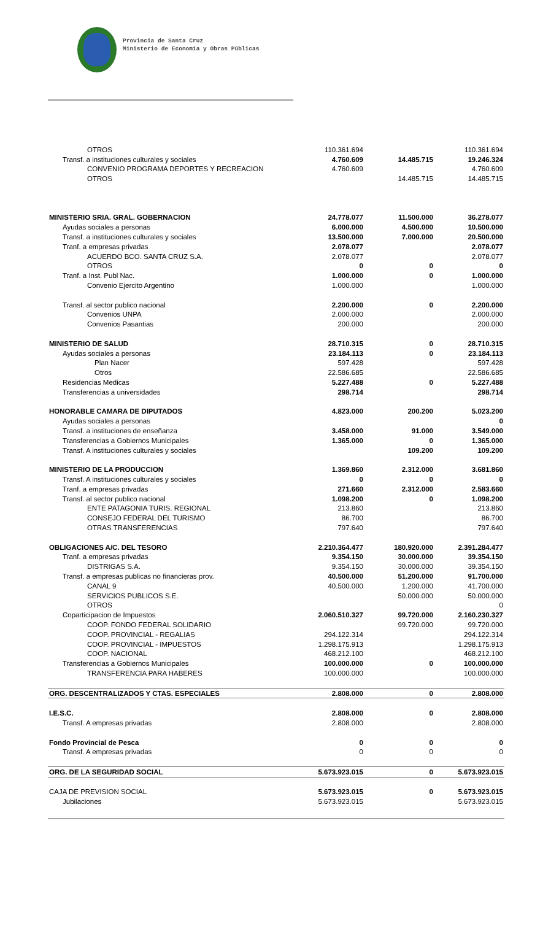Provincia de Santa Cruz
Ministerio de Economía y Obras Públicas
| OTROS | 110.361.694 | | 110.361.694 |
| Transf. a instituciones culturales y sociales | 4.760.609 | 14.485.715 | 19.246.324 |
| CONVENIO PROGRAMA DEPORTES Y RECREACION | 4.760.609 | | 4.760.609 |
| OTROS | | 14.485.715 | 14.485.715 |
| MINISTERIO SRIA. GRAL. GOBERNACION | 24.778.077 | 11.500.000 | 36.278.077 |
| Ayudas sociales a personas | 6.000.000 | 4.500.000 | 10.500.000 |
| Transf. a instituciones culturales y sociales | 13.500.000 | 7.000.000 | 20.500.000 |
| Tranf. a empresas privadas | 2.078.077 | | 2.078.077 |
| ACUERDO BCO. SANTA CRUZ S.A. | 2.078.077 | | 2.078.077 |
| OTROS | 0 | 0 | 0 |
| Tranf. a Inst. Publ Nac. | 1.000.000 | 0 | 1.000.000 |
| Convenio Ejercito Argentino | 1.000.000 | | 1.000.000 |
| Transf. al sector publico nacional | 2.200.000 | 0 | 2.200.000 |
| Convenios UNPA | 2.000.000 | | 2.000.000 |
| Convenios Pasantias | 200.000 | | 200.000 |
| MINISTERIO DE SALUD | 28.710.315 | 0 | 28.710.315 |
| Ayudas sociales a personas | 23.184.113 | 0 | 23.184.113 |
| Plan Nacer | 597.428 | | 597.428 |
| Otros | 22.586.685 | | 22.586.685 |
| Residencias Medicas | 5.227.488 | 0 | 5.227.488 |
| Transferencias a universidades | 298.714 | | 298.714 |
| HONORABLE CAMARA DE DIPUTADOS | 4.823.000 | 200.200 | 5.023.200 |
| Ayudas sociales a personas | | | 0 |
| Transf. a instituciones de enseñanza | 3.458.000 | 91.000 | 3.549.000 |
| Transferencias a Gobiernos Municipales | 1.365.000 | 0 | 1.365.000 |
| Transf. A instituciones culturales y sociales | | 109.200 | 109.200 |
| MINISTERIO DE LA PRODUCCION | 1.369.860 | 2.312.000 | 3.681.860 |
| Transf. A instituciones culturales y sociales | 0 | 0 | 0 |
| Tranf. a empresas privadas | 271.660 | 2.312.000 | 2.583.660 |
| Transf. al sector publico nacional | 1.098.200 | 0 | 1.098.200 |
| ENTE PATAGONIA TURIS. REGIONAL | 213.860 | | 213.860 |
| CONSEJO FEDERAL DEL TURISMO | 86.700 | | 86.700 |
| OTRAS TRANSFERENCIAS | 797.640 | | 797.640 |
| OBLIGACIONES A/C. DEL TESORO | 2.210.364.477 | 180.920.000 | 2.391.284.477 |
| Tranf. a empresas privadas | 9.354.150 | 30.000.000 | 39.354.150 |
| DISTRIGAS S.A. | 9.354.150 | 30.000.000 | 39.354.150 |
| Transf. a empresas publicas no financieras prov. | 40.500.000 | 51.200.000 | 91.700.000 |
| CANAL 9 | 40.500.000 | 1.200.000 | 41.700.000 |
| SERVICIOS PUBLICOS S.E. | | 50.000.000 | 50.000.000 |
| OTROS | | | 0 |
| Coparticipacion de Impuestos | 2.060.510.327 | 99.720.000 | 2.160.230.327 |
| COOP. FONDO FEDERAL SOLIDARIO | | 99.720.000 | 99.720.000 |
| COOP. PROVINCIAL - REGALIAS | 294.122.314 | | 294.122.314 |
| COOP. PROVINCIAL - IMPUESTOS | 1.298.175.913 | | 1.298.175.913 |
| COOP. NACIONAL | 468.212.100 | | 468.212.100 |
| Transferencias a Gobiernos Municipales | 100.000.000 | 0 | 100.000.000 |
| TRANSFERENCIA PARA HABERES | 100.000.000 | | 100.000.000 |
| ORG. DESCENTRALIZADOS Y CTAS. ESPECIALES | 2.808.000 | 0 | 2.808.000 |
| I.E.S.C. | 2.808.000 | 0 | 2.808.000 |
| Transf. A empresas privadas | 2.808.000 | | 2.808.000 |
| Fondo Provincial de Pesca | 0 | 0 | 0 |
| Transf. A empresas privadas | 0 | 0 | 0 |
| ORG. DE LA SEGURIDAD SOCIAL | 5.673.923.015 | 0 | 5.673.923.015 |
| CAJA DE PREVISION SOCIAL | 5.673.923.015 | 0 | 5.673.923.015 |
| Jubilaciones | 5.673.923.015 | | 5.673.923.015 |